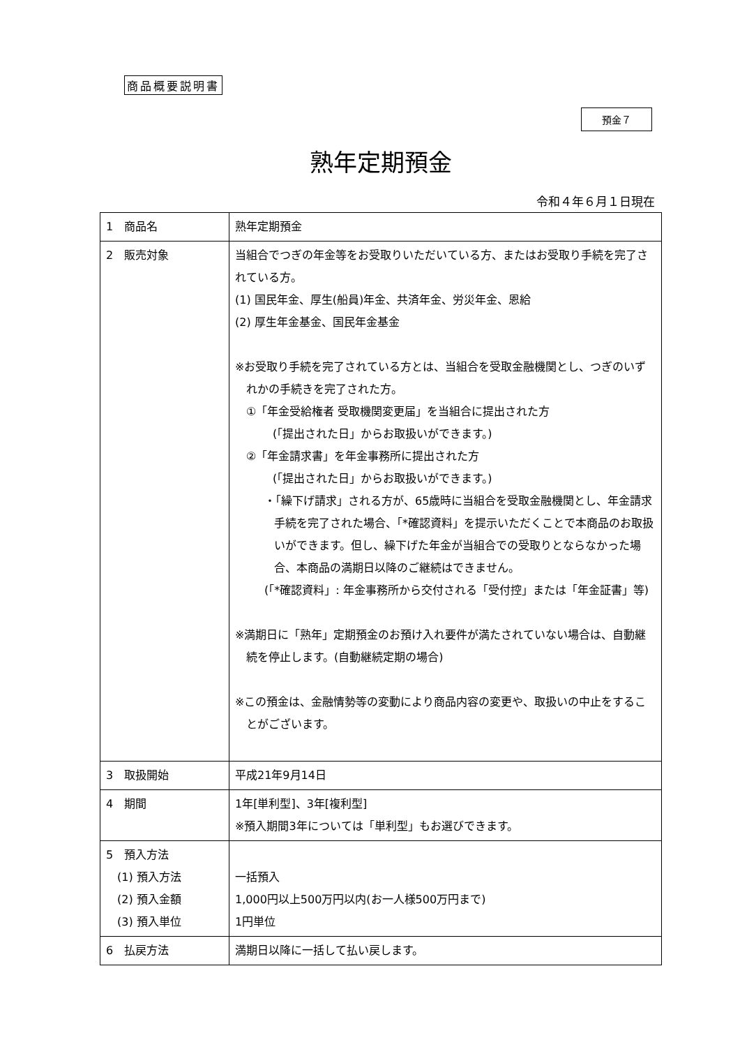商品概要説明書
預金７
熟年定期預金
令和４年６月１日現在
| 1 商品名 | 熟年定期預金 |
| 2 販売対象 | 当組合でつぎの年金等をお受取りいただいている方、またはお受取り手続を完了されている方。 (1) 国民年金、厚生(船員)年金、共済年金、労災年金、恩給 (2) 厚生年金基金、国民年金基金 ※お受取り手続を完了されている方とは、当組合を受取金融機関とし、つぎのいずれかの手続きを完了された方。 ①「年金受給権者 受取機関変更届」を当組合に提出された方 (「提出された日」からお取扱いができます。) ②「年金請求書」を年金事務所に提出された方 (「提出された日」からお取扱いができます。) ・「繰下げ請求」される方が、65歳時に当組合を受取金融機関とし、年金請求手続を完了された場合、「*確認資料」を提示いただくことで本商品のお取扱いができます。但し、繰下げた年金が当組合での受取りとならなかった場合、本商品の満期日以降のご継続はできません。 (「*確認資料」: 年金事務所から交付される「受付控」または「年金証書」等) ※満期日に「熟年」定期預金のお預け入れ要件が満たされていない場合は、自動継続を停止します。(自動継続定期の場合) ※この預金は、金融情勢等の変動により商品内容の変更や、取扱いの中止をすることがございます。 |
| 3 取扱開始 | 平成21年9月14日 |
| 4 期間 | 1年[単利型]、3年[複利型] ※預入期間3年については「単利型」もお選びできます。 |
| 5 預入方法 (1) 預入方法 (2) 預入金額 (3) 預入単位 | 一括預入 1,000円以上500万円以内(お一人様500万円まで) 1円単位 |
| 6 払戻方法 | 満期日以降に一括して払い戻します。 |